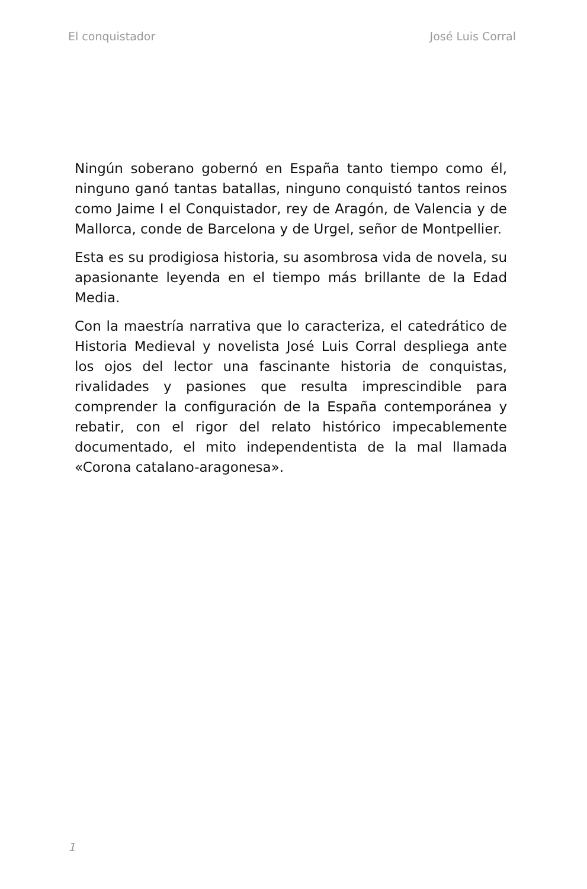El conquistador José Luis Corral
Ningún soberano gobernó en España tanto tiempo como él, ninguno ganó tantas batallas, ninguno conquistó tantos reinos como Jaime I el Conquistador, rey de Aragón, de Valencia y de Mallorca, conde de Barcelona y de Urgel, señor de Montpellier.
Esta es su prodigiosa historia, su asombrosa vida de novela, su apasionante leyenda en el tiempo más brillante de la Edad Media.
Con la maestría narrativa que lo caracteriza, el catedrático de Historia Medieval y novelista José Luis Corral despliega ante los ojos del lector una fascinante historia de conquistas, rivalidades y pasiones que resulta imprescindible para comprender la configuración de la España contemporánea y rebatir, con el rigor del relato histórico impecablemente documentado, el mito independentista de la mal llamada «Corona catalano-aragonesa».
1